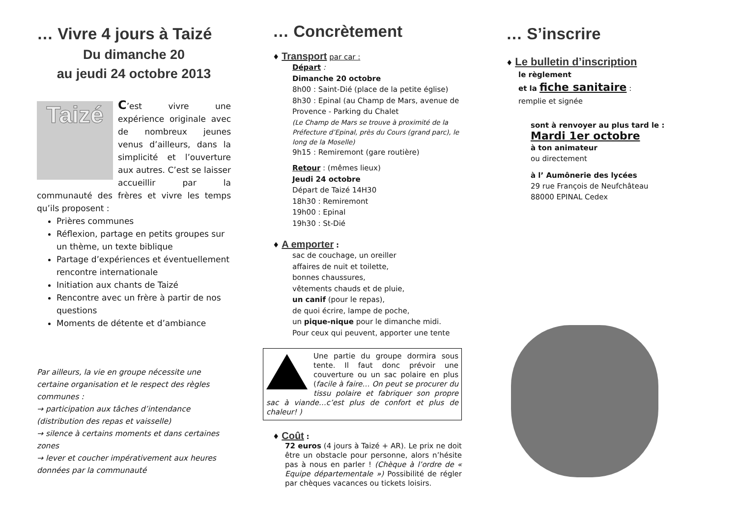… Vivre 4 jours à Taizé
Du dimanche 20
au jeudi 24 octobre 2013
Taizé
C’est vivre une expérience originale avec de nombreux jeunes venus d’ailleurs, dans la simplicité et l’ouverture aux autres. C’est se laisser accueillir par la communauté des frères et vivre les temps qu’ils proposent :
Prières communes
Réflexion, partage en petits groupes sur un thème, un texte biblique
Partage d’expériences et éventuellement rencontre internationale
Initiation aux chants de Taizé
Rencontre avec un frère à partir de nos questions
Moments de détente et d’ambiance
Par ailleurs, la vie en groupe nécessite une certaine organisation et le respect des règles communes :
→ participation aux tâches d’intendance (distribution des repas et vaisselle)
→ silence à certains moments et dans certaines zones
→ lever et coucher impérativement aux heures données par la communauté
… Concrètement
♦ Transport par car :
Départ :
Dimanche 20 octobre
8h00 : Saint-Dié (place de la petite église)
8h30 : Epinal (au Champ de Mars, avenue de Provence - Parking du Chalet
(Le Champ de Mars se trouve à proximité de la Préfecture d’Epinal, près du Cours (grand parc), le long de la Moselle)
9h15 : Remiremont (gare routière)
Retour : (mêmes lieux)
Jeudi 24 octobre
Départ de Taizé 14H30
18h30 : Remiremont
19h00 : Epinal
19h30 : St-Dié
♦ A emporter :
sac de couchage, un oreiller
affaires de nuit et toilette,
bonnes chaussures,
vêtements chauds et de pluie,
un canif (pour le repas),
de quoi écrire, lampe de poche,
un pique-nique pour le dimanche midi.
Pour ceux qui peuvent, apporter une tente
Une partie du groupe dormira sous tente. Il faut donc prévoir une couverture ou un sac polaire en plus (facile à faire… On peut se procurer du tissu polaire et fabriquer son propre sac à viande…c’est plus de confort et plus de chaleur! )
♦ Coût :
72 euros (4 jours à Taizé + AR). Le prix ne doit être un obstacle pour personne, alors n’hésite pas à nous en parler ! (Chèque à l’ordre de « Equipe départementale ») Possibilité de régler par chèques vacances ou tickets loisirs.
… S’inscrire
♦ Le bulletin d’inscription
le règlement
et la fiche sanitaire :
remplie et signée
sont à renvoyer au plus tard le :
Mardi 1er octobre
à ton animateur
ou directement
à l’ Aumônerie des lycées
29 rue François de Neufchâteau
88000 EPINAL Cedex